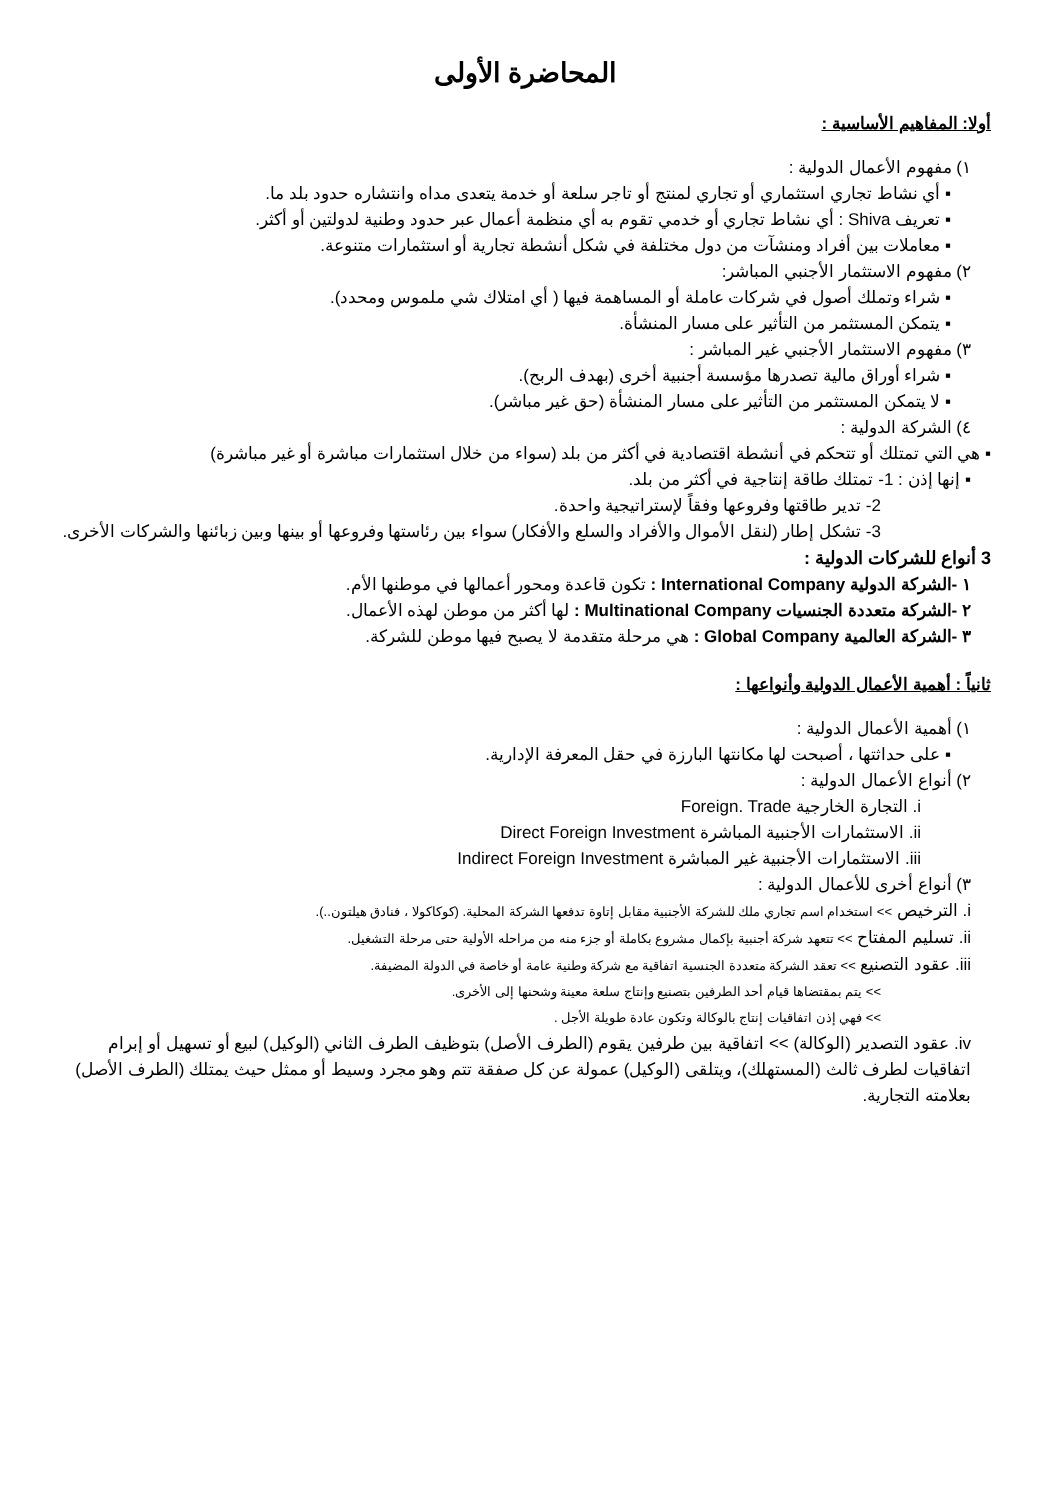المحاضرة الأولى
أولا: المفاهيم الأساسية :
١) مفهوم الأعمال الدولية :
▪ أي نشاط تجاري استثماري أو تجاري لمنتج أو تاجر سلعة أو خدمة يتعدى مداه وانتشاره حدود بلد ما.
▪ تعريف Shiva : أي نشاط تجاري أو خدمي تقوم به أي منظمة أعمال عبر حدود وطنية لدولتين أو أكثر.
▪ معاملات بين أفراد ومنشآت من دول مختلفة في شكل أنشطة تجارية أو استثمارات متنوعة.
٢) مفهوم الاستثمار الأجنبي المباشر:
▪ شراء وتملك أصول في شركات عاملة أو المساهمة فيها ( أي امتلاك شي ملموس ومحدد).
▪ يتمكن المستثمر من التأثير على مسار المنشأة.
٣) مفهوم الاستثمار الأجنبي غير المباشر :
▪ شراء أوراق مالية تصدرها مؤسسة أجنبية أخرى (بهدف الربح).
▪ لا يتمكن المستثمر من التأثير على مسار المنشأة (حق غير مباشر).
٤) الشركة الدولية :
▪ هي التي تمتلك أو تتحكم في أنشطة اقتصادية في أكثر من بلد (سواء من خلال استثمارات مباشرة أو غير مباشرة)
▪ إنها إذن : 1- تمتلك طاقة إنتاجية في أكثر من بلد.
2- تدير طاقتها وفروعها وفقاً لإستراتيجية واحدة.
3- تشكل إطار (لنقل الأموال والأفراد والسلع والأفكار) سواء بين رئاستها وفروعها أو بينها وبين زبائنها والشركات الأخرى.
3 أنواع للشركات الدولية :
١ -الشركة الدولية International Company : تكون قاعدة ومحور أعمالها في موطنها الأم.
٢ -الشركة متعددة الجنسيات Multinational Company : لها أكثر من موطن لهذه الأعمال.
٣ -الشركة العالمية Global Company : هي مرحلة متقدمة لا يصبح فيها موطن للشركة.
ثانياً : أهمية الأعمال الدولية وأنواعها :
١) أهمية الأعمال الدولية :
▪ على حداثتها ، أصبحت لها مكانتها البارزة في حقل المعرفة الإدارية.
٢) أنواع الأعمال الدولية :
i. التجارة الخارجية Foreign. Trade
ii. الاستثمارات الأجنبية المباشرة Direct Foreign Investment
iii. الاستثمارات الأجنبية غير المباشرة Indirect Foreign Investment
٣) أنواع أخرى للأعمال الدولية :
i. الترخيص >> استخدام اسم تجاري ملك للشركة الأجنبية مقابل إتاوة تدفعها الشركة المحلية. (كوكاكولا ، فنادق هيلتون..).
ii. تسليم المفتاح >> تتعهد شركة أجنبية بإكمال مشروع بكاملة أو جزء منه من مراحله الأولية حتى مرحلة التشغيل.
iii. عقود التصنيع >> تعقد الشركة متعددة الجنسية اتفاقية مع شركة وطنية عامة أو خاصة في الدولة المضيفة.
>> يتم بمقتضاها قيام أحد الطرفين بتصنيع وإنتاج سلعة معينة وشحنها إلى الأخرى.
>> فهي إذن اتفاقيات إنتاج بالوكالة وتكون عادة طويلة الأجل .
iv. عقود التصدير (الوكالة) >> اتفاقية بين طرفين يقوم (الطرف الأصل) بتوظيف الطرف الثاني (الوكيل) لبيع أو تسهيل أو إبرام اتفاقيات لطرف ثالث (المستهلك)، ويتلقى (الوكيل) عمولة عن كل صفقة تتم وهو مجرد وسيط أو ممثل حيث يمتلك (الطرف الأصل) بعلامته التجارية.